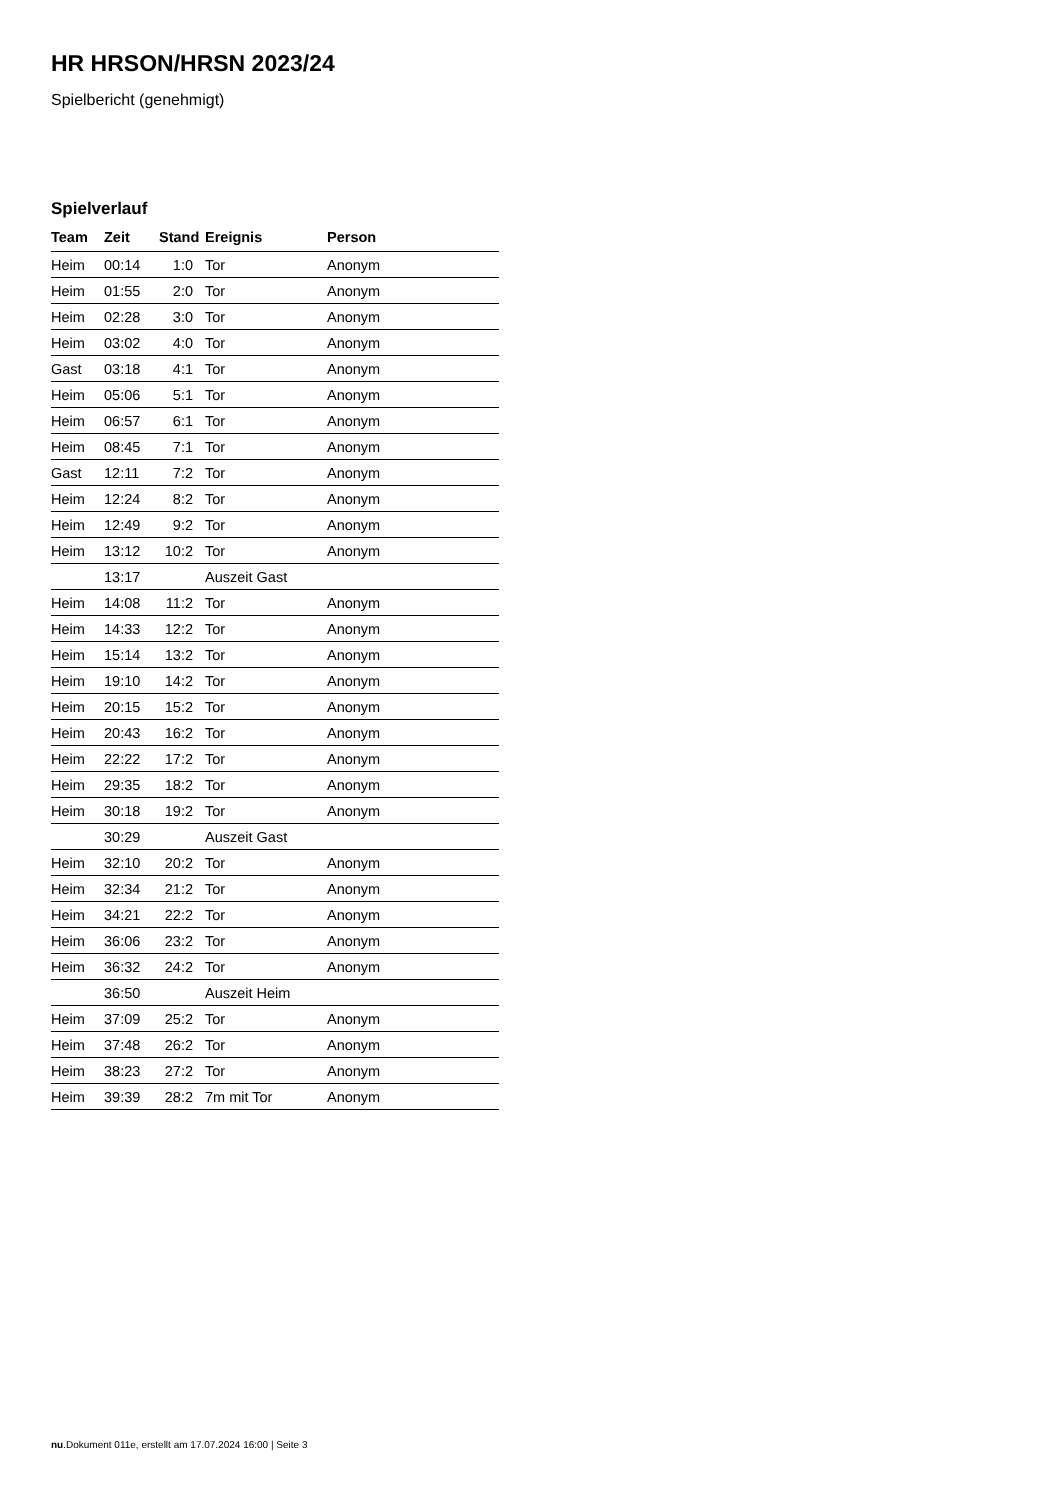HR HRSON/HRSN 2023/24
Spielbericht (genehmigt)
Spielverlauf
| Team | Zeit | Stand | Ereignis | Person |
| --- | --- | --- | --- | --- |
| Heim | 00:14 | 1:0 | Tor | Anonym |
| Heim | 01:55 | 2:0 | Tor | Anonym |
| Heim | 02:28 | 3:0 | Tor | Anonym |
| Heim | 03:02 | 4:0 | Tor | Anonym |
| Gast | 03:18 | 4:1 | Tor | Anonym |
| Heim | 05:06 | 5:1 | Tor | Anonym |
| Heim | 06:57 | 6:1 | Tor | Anonym |
| Heim | 08:45 | 7:1 | Tor | Anonym |
| Gast | 12:11 | 7:2 | Tor | Anonym |
| Heim | 12:24 | 8:2 | Tor | Anonym |
| Heim | 12:49 | 9:2 | Tor | Anonym |
| Heim | 13:12 | 10:2 | Tor | Anonym |
| | 13:17 | | Auszeit Gast | |
| Heim | 14:08 | 11:2 | Tor | Anonym |
| Heim | 14:33 | 12:2 | Tor | Anonym |
| Heim | 15:14 | 13:2 | Tor | Anonym |
| Heim | 19:10 | 14:2 | Tor | Anonym |
| Heim | 20:15 | 15:2 | Tor | Anonym |
| Heim | 20:43 | 16:2 | Tor | Anonym |
| Heim | 22:22 | 17:2 | Tor | Anonym |
| Heim | 29:35 | 18:2 | Tor | Anonym |
| Heim | 30:18 | 19:2 | Tor | Anonym |
| | 30:29 | | Auszeit Gast | |
| Heim | 32:10 | 20:2 | Tor | Anonym |
| Heim | 32:34 | 21:2 | Tor | Anonym |
| Heim | 34:21 | 22:2 | Tor | Anonym |
| Heim | 36:06 | 23:2 | Tor | Anonym |
| Heim | 36:32 | 24:2 | Tor | Anonym |
| | 36:50 | | Auszeit Heim | |
| Heim | 37:09 | 25:2 | Tor | Anonym |
| Heim | 37:48 | 26:2 | Tor | Anonym |
| Heim | 38:23 | 27:2 | Tor | Anonym |
| Heim | 39:39 | 28:2 | 7m mit Tor | Anonym |
nu.Dokument 011e, erstellt am 17.07.2024 16:00 | Seite 3